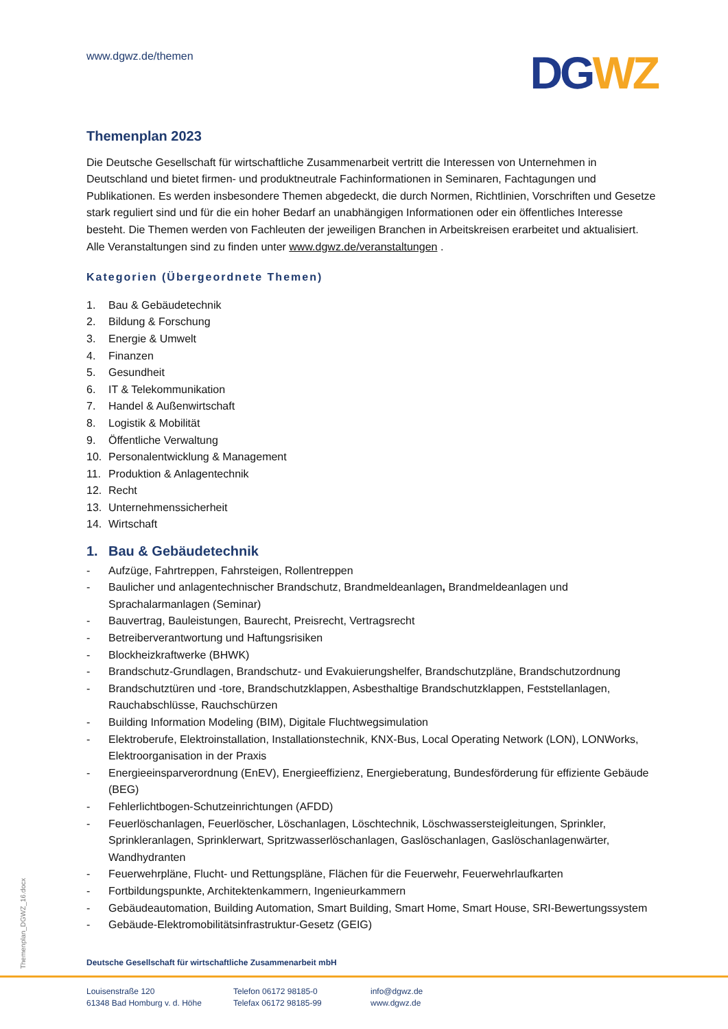www.dgwz.de/themen
DG WZ
Themenplan 2023
Die Deutsche Gesellschaft für wirtschaftliche Zusammenarbeit vertritt die Interessen von Unternehmen in Deutschland und bietet firmen- und produktneutrale Fachinformationen in Seminaren, Fachtagungen und Publikationen. Es werden insbesondere Themen abgedeckt, die durch Normen, Richtlinien, Vorschriften und Gesetze stark reguliert sind und für die ein hoher Bedarf an unabhängigen Informationen oder ein öffentliches Interesse besteht. Die Themen werden von Fachleuten der jeweiligen Branchen in Arbeitskreisen erarbeitet und aktualisiert. Alle Veranstaltungen sind zu finden unter www.dgwz.de/veranstaltungen .
Kategorien (Übergeordnete Themen)
1. Bau & Gebäudetechnik
2. Bildung & Forschung
3. Energie & Umwelt
4. Finanzen
5. Gesundheit
6. IT & Telekommunikation
7. Handel & Außenwirtschaft
8. Logistik & Mobilität
9. Öffentliche Verwaltung
10. Personalentwicklung & Management
11. Produktion & Anlagentechnik
12. Recht
13. Unternehmenssicherheit
14. Wirtschaft
1. Bau & Gebäudetechnik
- Aufzüge, Fahrtreppen, Fahrsteigen, Rollentreppen
- Baulicher und anlagentechnischer Brandschutz, Brandmeldeanlagen, Brandmeldeanlagen und Sprachalarmanlagen (Seminar)
- Bauvertrag, Bauleistungen, Baurecht, Preisrecht, Vertragsrecht
- Betreiberverantwortung und Haftungsrisiken
- Blockheizkraftwerke (BHWK)
- Brandschutz-Grundlagen, Brandschutz- und Evakuierungshelfer, Brandschutzpläne, Brandschutzordnung
- Brandschutztüren und -tore, Brandschutzklappen, Asbesthaltige Brandschutzklappen, Feststellanlagen, Rauchabschlüsse, Rauchschürzen
- Building Information Modeling (BIM), Digitale Fluchtwegsimulation
- Elektroberufe, Elektroinstallation, Installationstechnik, KNX-Bus, Local Operating Network (LON), LONWorks, Elektroorganisation in der Praxis
- Energieeinsparverordnung (EnEV), Energieeffizienz, Energieberatung, Bundesförderung für effiziente Gebäude (BEG)
- Fehlerlichtbogen-Schutzeinrichtungen (AFDD)
- Feuerlöschanlagen, Feuerlöscher, Löschanlagen, Löschtechnik, Löschwassersteigleitungen, Sprinkler, Sprinkleranlagen, Sprinklerwart, Spritzwasserlöschanlagen, Gaslöschanlagen, Gaslöschanlagenwärter, Wandhydranten
- Feuerwehrpläne, Flucht- und Rettungspläne, Flächen für die Feuerwehr, Feuerwehrlaufkarten
- Fortbildungspunkte, Architektenkammern, Ingenieurkammern
- Gebäudeautomation, Building Automation, Smart Building, Smart Home, Smart House, SRI-Bewertungssystem
- Gebäude-Elektromobilitätsinfrastruktur-Gesetz (GEIG)
Themenplan_DGWZ_16.docx
Deutsche Gesellschaft für wirtschaftliche Zusammenarbeit mbH
Louisenstraße 120
61348 Bad Homburg v. d. Höhe
Telefon 06172 98185-0
Telefax 06172 98185-99
info@dgwz.de
www.dgwz.de